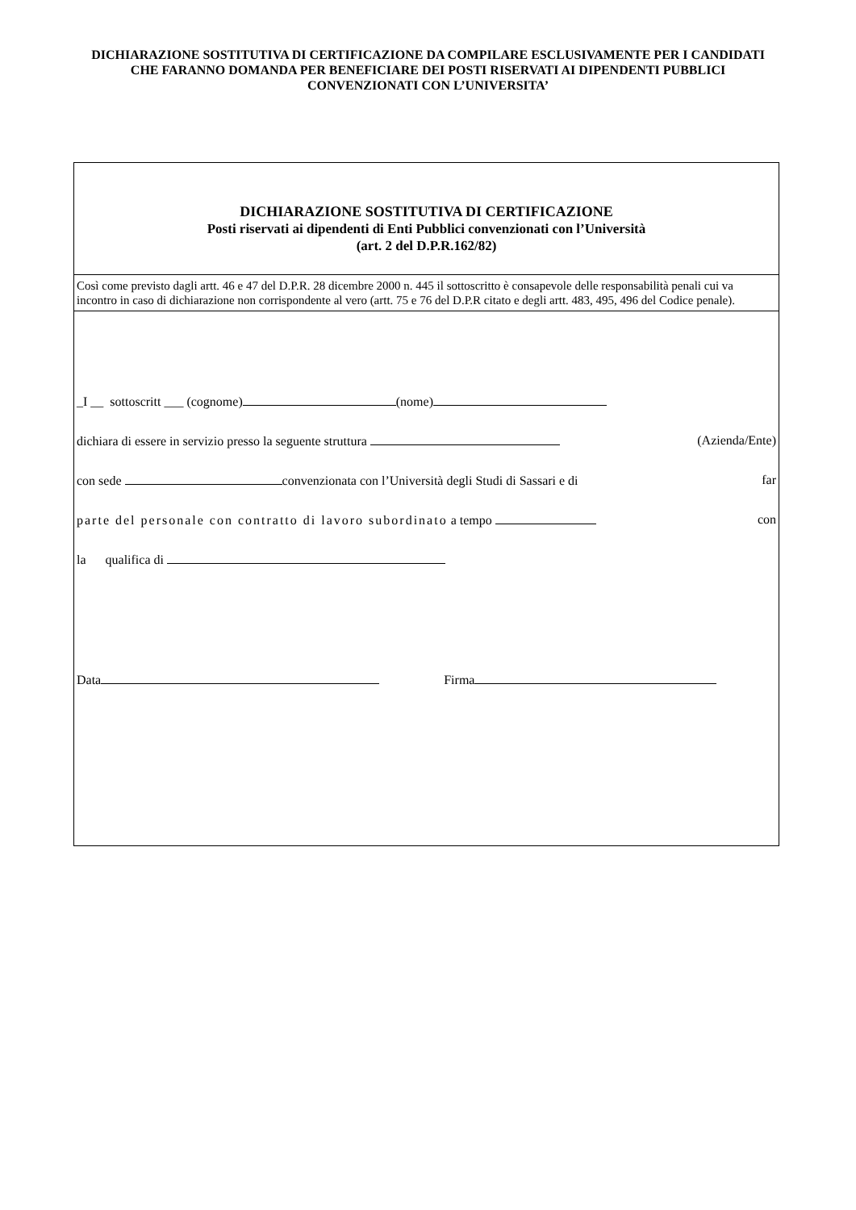DICHIARAZIONE SOSTITUTIVA DI CERTIFICAZIONE DA COMPILARE ESCLUSIVAMENTE PER I CANDIDATI CHE FARANNO DOMANDA PER BENEFICIARE DEI POSTI RISERVATI AI DIPENDENTI PUBBLICI CONVENZIONATI CON L’UNIVERSITA’
DICHIARAZIONE SOSTITUTIVA DI CERTIFICAZIONE
Posti riservati ai dipendenti di Enti Pubblici convenzionati con l’Università
(art. 2 del D.P.R.162/82)
Così come previsto dagli artt. 46 e 47 del D.P.R. 28 dicembre 2000 n. 445 il sottoscritto è consapevole delle responsabilità penali cui va incontro in caso di dichiarazione non corrispondente al vero (artt. 75 e 76 del D.P.R citato e degli artt. 483, 495, 496 del Codice penale).
_I __ sottoscritt ___ (cognome) (nome)
dichiara di essere in servizio presso la seguente struttura (Azienda/Ente)
con sede convenzionata con l’Università degli Studi di Sassari e di far
parte del personale con contratto di lavoro subordinato a tempo con
la qualifica di
Data Firma